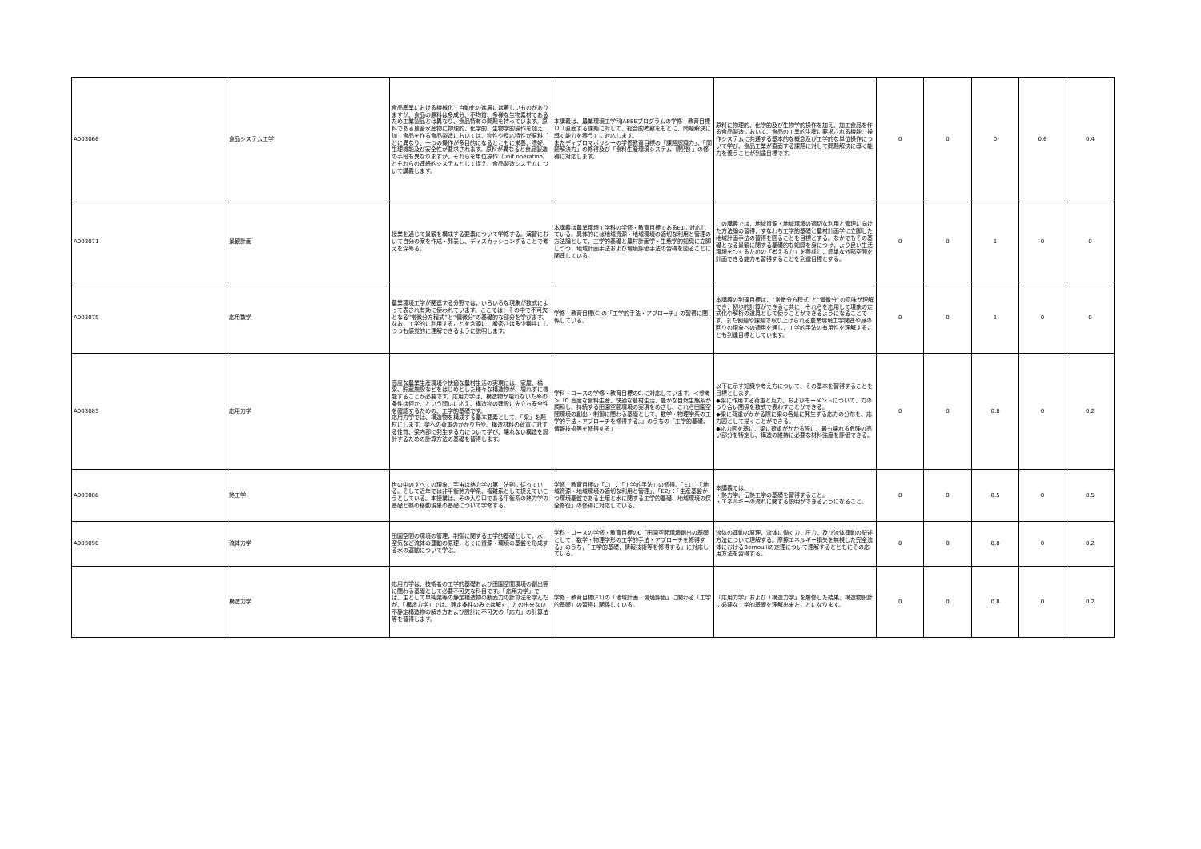| A003066 | 食品システム工学 | 食品産業における機械化・自動化の進展には著しいものがありますが、食品の原料は多成分、不均質、多様な生物素材であるため工業製品とは異なり、食品特有の問題を持っています。原料である農畜水産物に物理的、化学的、生物学的操作を加え、加工食品を作る食品製造においては、物性や反応特性が原料ごとに異なり、一つの操作が多目的になるとともに栄養、嗜好、生理機能及び安全性が要求されます。原料が異なると食品製造の手段も異なりますが、それらを単位操作（unit operation）とそれらの連続的システムとして捉え、食品製造システムについて講義します。 | 本講義は、農業環境工学科JABEEプログラムの学修・教育目標Ｄ「直面する課題に対して、総合的考察をもとに、問題解決に導く能力を養う」に対応します。 またディプロマポリシーの学修教育目標の「課題認識力」、「問題解決力」の修得及び「食料生産環境システム（開発）」の修得に対応します。 | 原料に物理的、化学的及び生物学的操作を加え、加工食品を作る食品製造において、食品の工業的生産に要求される機能、操作システムに共通する基本的な概念及び工学的な単位操作について学び、食品工業が直面する課題に対して問題解決に導く能力を養うことが到達目標です。 | 0 | 0 | 0 | 0.6 | 0.4 |
| A003071 | 景観計画 | 授業を通じて景観を構成する要素について学修する。演習において自分の案を作成・発表し、ディスカッションすることで考えを深める。 | 本講義は農業環境工学科の学修・教育目標であるE1に対応している。具体的には地域資源・地域環境の適切な利用と管理の方法論として，工学的基礎と農村計画学・生態学的知識に立脚しつつ，地域計画手法および環境評価手法の習得を図ることに関連している。 | この講義では，地域資源・地域環境の適切な利用と管理に向けた方法論の習得，すなわち工学的基礎と農村計画学に立脚した地域計画手法の習得を図ることを目標とする。なかでもその基礎となる景観に関する基礎的な知識を身につけ，より良い生活環境をつくるための「考える力」を養成し，簡単な外部空間を計画できる能力を習得することを到達目標とする。 | 0 | 0 | 1 | 0 | 0 |
| A003075 | 応用数学 | 農業環境工学が関連する分野では，いろいろな現象が数式によって表され有効に使われています。ここでは，その中で不可欠となる“常微分方程式”と“偏微分”の基礎的な部分を学びます。なお，工学的に利用することを念頭に，厳密さは多少犠牲にしつつも感覚的に理解できるように説明します。 | 学修・教育目標(C)の「工学的手法・アプローチ」の習得に関係している。 | 本講義の到達目標は，“常微分方程式”と“偏微分”の意味が理解でき，初歩的計算ができると共に，それらを応用して現象の定式化や解析の道具として使うことができるようになることです。また例題や課題で取り上げられる農業環境工学関連や身の回りの現象への適用を通し，工学的手法の有用性を理解することも到達目標としています。 | 0 | 0 | 1 | 0 | 0 |
| A003083 | 応用力学 | 高度な農業生産環境や快適な農村生活の実現には、家屋、橋梁、貯蔵施設などをはじめとした様々な構造物が、壊れずに機能することが必要です。応用力学は、構造物が壊れないための条件は何か、という問いに応え、構造物の建設に先立ち安全性を確認するための、工学的基礎です。 応用力学では、構造物を構成する基本要素として、「梁」を題材にします。梁への荷重のかかり方や、構造材料の荷重に対する性質、梁内部に発生する力について学び、壊れない構造を設計するための計算方法の基礎を習得します。 | 学科・コースの学修・教育目標のC.に対応しています。＜参考＞「C.高度な食料生産、快適な農村生活、豊かな自然生態系が調和し、持続する田園空間環境の実現をめざし、これら田園空間環境の創出・制御に関わる基礎として、数学・物理学系の工学的手法・アプローチを修得する。」のうちの「工学的基礎、情報技術等を修得する」 | 以下に示す知識や考え方について、その基本を習得することを目標とします。 ◆梁に作用する荷重と反力、およびモーメントについて、力のつり合い関係を数式で表わすことができる。 ◆梁に荷重がかかる際に梁の各処に発生する応力の分布を、応力図として描くことができる。 ◆応力図を基に、梁に荷重がかかる際に、最も壊れる危険の高い部分を特定し、構造の維持に必要な材料強度を評価できる。 | 0 | 0 | 0.8 | 0 | 0.2 |
| A003088 | 熱工学 | 世の中のすべての現象、宇宙は熱力学の第二法則に従っている。そして近年では非平衡熱力学系、複雑系として捉えていこうとしている。本授業は、その入り口である平衡系の熱力学の基礎と熱の移動現象の基礎について学修する。 | 学修・教育目標の「C」：「工学的手法」の修得、「E1」：「地域資源・地域環境の適切な利用と管理」、「E2」：「生産基盤かつ環境基盤である土壌と水に関する工学的基礎、地域環境の保全修復」の修得に対応している。 | 本講義では、 ・熱力学、伝熱工学の基礎を習得すること。 ・エネルギーの流れに関する説明ができるようになること。 | 0 | 0 | 0.5 | 0 | 0.5 |
| A003090 | 流体力学 | 田園空間の環境の管理，制御に関する工学的基礎として，水，空気など流体の運動の原理，とくに資源・環境の基盤を形成する水の運動について学ぶ。 | 学科・コースの学修・教育目標のC「田園空間環境創出の基礎として，数学・物理学形の工学的手法・アプローチを修得する」のうち，「工学的基礎，情報技術等を修得する」に対応している。 | 流体の運動の原理，流体に働く力，圧力，及び流体運動の記述方法について理解する。摩擦エネルギー損失を無視した完全流体におけるBernoulliの定理について理解するとともにその応用方法を習得する。 | 0 | 0 | 0.8 | 0 | 0.2 |
| | 構造力学 | 応用力学は、技術者の工学的基礎および田園空間環境の創出等に関わる基礎として必要不可欠な科目です。「応用力学」では、主として単純梁等の静定構造物の断面力の計算法を学んだが、「構造力学」では、静定条件のみでは解くことの出来ない不静定構造物の解き方および設計に不可欠の「応力」の計算法等を習得します。 | 学修・教育目標(E1)の「地域計画・環境評価」に関わる「工学的基礎」の習得に関係している。 | 「応用力学」および「構造力学」を履修した結果、構造物設計に必要な工学的基礎を理解出来たことになります。 | 0 | 0 | 0.8 | 0 | 0.2 |